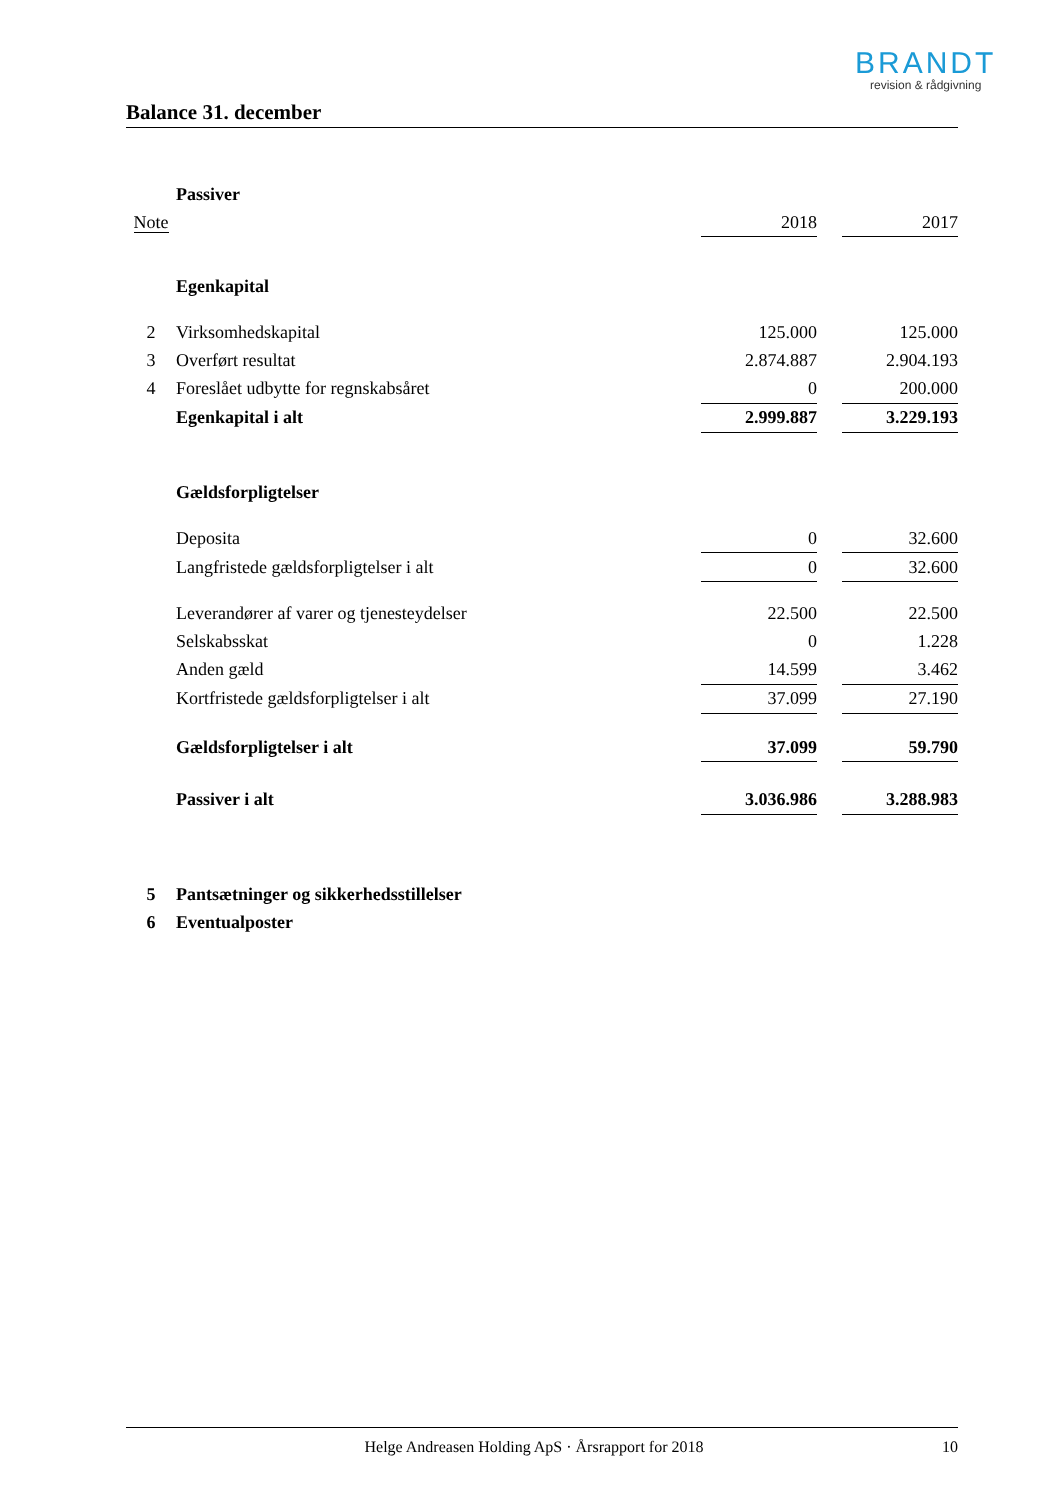BRANDT
revision & rådgivning
Balance 31. december
| | Passiver | | | |
| Note | | 2018 | | 2017 |
| | Egenkapital | | | |
| 2 | Virksomhedskapital | 125.000 | | 125.000 |
| 3 | Overført resultat | 2.874.887 | | 2.904.193 |
| 4 | Foreslået udbytte for regnskabsåret | 0 | | 200.000 |
| | Egenkapital i alt | 2.999.887 | | 3.229.193 |
| | Gældsforpligtelser | | | |
| | Deposita | 0 | | 32.600 |
| | Langfristede gældsforpligtelser i alt | 0 | | 32.600 |
| | Leverandører af varer og tjenesteydelser | 22.500 | | 22.500 |
| | Selskabsskat | 0 | | 1.228 |
| | Anden gæld | 14.599 | | 3.462 |
| | Kortfristede gældsforpligtelser i alt | 37.099 | | 27.190 |
| | Gældsforpligtelser i alt | 37.099 | | 59.790 |
| | Passiver i alt | 3.036.986 | | 3.288.983 |
| 5 | Pantsætninger og sikkerhedsstillelser | | | |
| 6 | Eventualposter | | | |
Helge Andreasen Holding ApS · Årsrapport for 2018
10